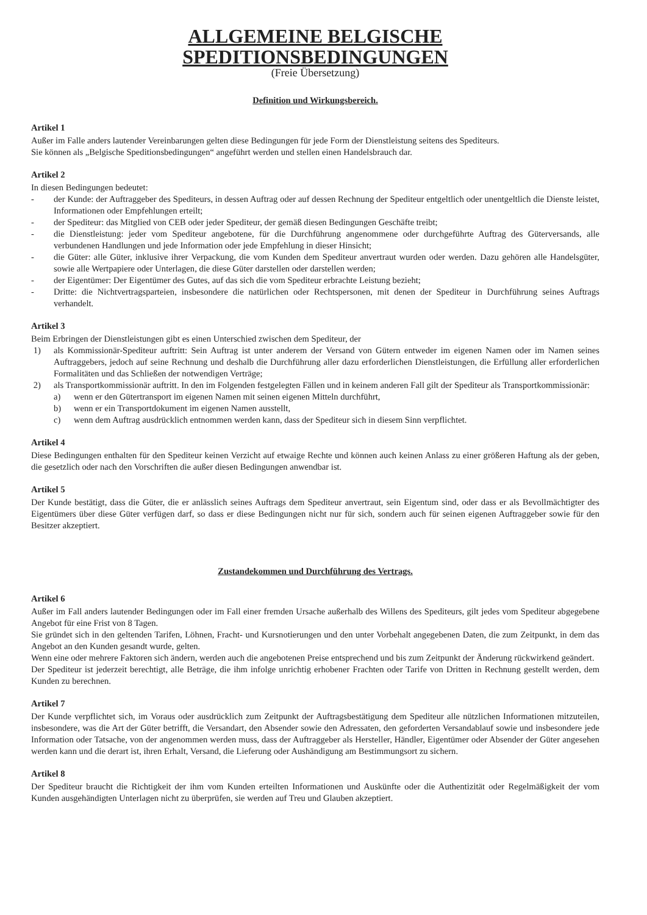ALLGEMEINE BELGISCHE
SPEDITIONSBEDINGUNGEN
(Freie Übersetzung)
Definition und Wirkungsbereich.
Artikel 1
Außer im Falle anders lautender Vereinbarungen gelten diese Bedingungen für jede Form der Dienstleistung seitens des Spediteurs.
Sie können als „Belgische Speditionsbedingungen“ angeführt werden und stellen einen Handelsbrauch dar.
Artikel 2
In diesen Bedingungen bedeutet:
- der Kunde: der Auftraggeber des Spediteurs, in dessen Auftrag oder auf dessen Rechnung der Spediteur entgeltlich oder unentgeltlich die Dienste leistet, Informationen oder Empfehlungen erteilt;
- der Spediteur: das Mitglied von CEB oder jeder Spediteur, der gemäß diesen Bedingungen Geschäfte treibt;
- die Dienstleistung: jeder vom Spediteur angebotene, für die Durchführung angenommene oder durchgeführte Auftrag des Güterversands, alle verbundenen Handlungen und jede Information oder jede Empfehlung in dieser Hinsicht;
- die Güter: alle Güter, inklusive ihrer Verpackung, die vom Kunden dem Spediteur anvertraut wurden oder werden. Dazu gehören alle Handelsgüter, sowie alle Wertpapiere oder Unterlagen, die diese Güter darstellen oder darstellen werden;
- der Eigentümer: Der Eigentümer des Gutes, auf das sich die vom Spediteur erbrachte Leistung bezieht;
- Dritte: die Nichtvertragsparteien, insbesondere die natürlichen oder Rechtspersonen, mit denen der Spediteur in Durchführung seines Auftrags verhandelt.
Artikel 3
Beim Erbringen der Dienstleistungen gibt es einen Unterschied zwischen dem Spediteur, der
1) als Kommissionär-Spediteur auftritt: Sein Auftrag ist unter anderem der Versand von Gütern entweder im eigenen Namen oder im Namen seines Auftraggebers, jedoch auf seine Rechnung und deshalb die Durchführung aller dazu erforderlichen Dienstleistungen, die Erfüllung aller erforderlichen Formalitäten und das Schließen der notwendigen Verträge;
2) als Transportkommissionär auftritt. In den im Folgenden festgelegten Fällen und in keinem anderen Fall gilt der Spediteur als Transportkommissionär:
a) wenn er den Gütertransport im eigenen Namen mit seinen eigenen Mitteln durchführt,
b) wenn er ein Transportdokument im eigenen Namen ausstellt,
c) wenn dem Auftrag ausdrücklich entnommen werden kann, dass der Spediteur sich in diesem Sinn verpflichtet.
Artikel 4
Diese Bedingungen enthalten für den Spediteur keinen Verzicht auf etwaige Rechte und können auch keinen Anlass zu einer größeren Haftung als der geben, die gesetzlich oder nach den Vorschriften die außer diesen Bedingungen anwendbar ist.
Artikel 5
Der Kunde bestätigt, dass die Güter, die er anlässlich seines Auftrags dem Spediteur anvertraut, sein Eigentum sind, oder dass er als Bevollmächtigter des Eigentümers über diese Güter verfügen darf, so dass er diese Bedingungen nicht nur für sich, sondern auch für seinen eigenen Auftraggeber sowie für den Besitzer akzeptiert.
Zustandekommen und Durchführung des Vertrags.
Artikel 6
Außer im Fall anders lautender Bedingungen oder im Fall einer fremden Ursache außerhalb des Willens des Spediteurs, gilt jedes vom Spediteur abgegebene Angebot für eine Frist von 8 Tagen.
Sie gründet sich in den geltenden Tarifen, Löhnen, Fracht- und Kursnotierungen und den unter Vorbehalt angegebenen Daten, die zum Zeitpunkt, in dem das Angebot an den Kunden gesandt wurde, gelten.
Wenn eine oder mehrere Faktoren sich ändern, werden auch die angebotenen Preise entsprechend und bis zum Zeitpunkt der Änderung rückwirkend geändert.
Der Spediteur ist jederzeit berechtigt, alle Beträge, die ihm infolge unrichtig erhobener Frachten oder Tarife von Dritten in Rechnung gestellt werden, dem Kunden zu berechnen.
Artikel 7
Der Kunde verpflichtet sich, im Voraus oder ausdrücklich zum Zeitpunkt der Auftragsbestätigung dem Spediteur alle nützlichen Informationen mitzuteilen, insbesondere, was die Art der Güter betrifft, die Versandart, den Absender sowie den Adressaten, den geforderten Versandablauf sowie und insbesondere jede Information oder Tatsache, von der angenommen werden muss, dass der Auftraggeber als Hersteller, Händler, Eigentümer oder Absender der Güter angesehen werden kann und die derart ist, ihren Erhalt, Versand, die Lieferung oder Aushändigung am Bestimmungsort zu sichern.
Artikel 8
Der Spediteur braucht die Richtigkeit der ihm vom Kunden erteilten Informationen und Auskünfte oder die Authentizität oder Regelmäßigkeit der vom Kunden ausgehändigten Unterlagen nicht zu überprüfen, sie werden auf Treu und Glauben akzeptiert.